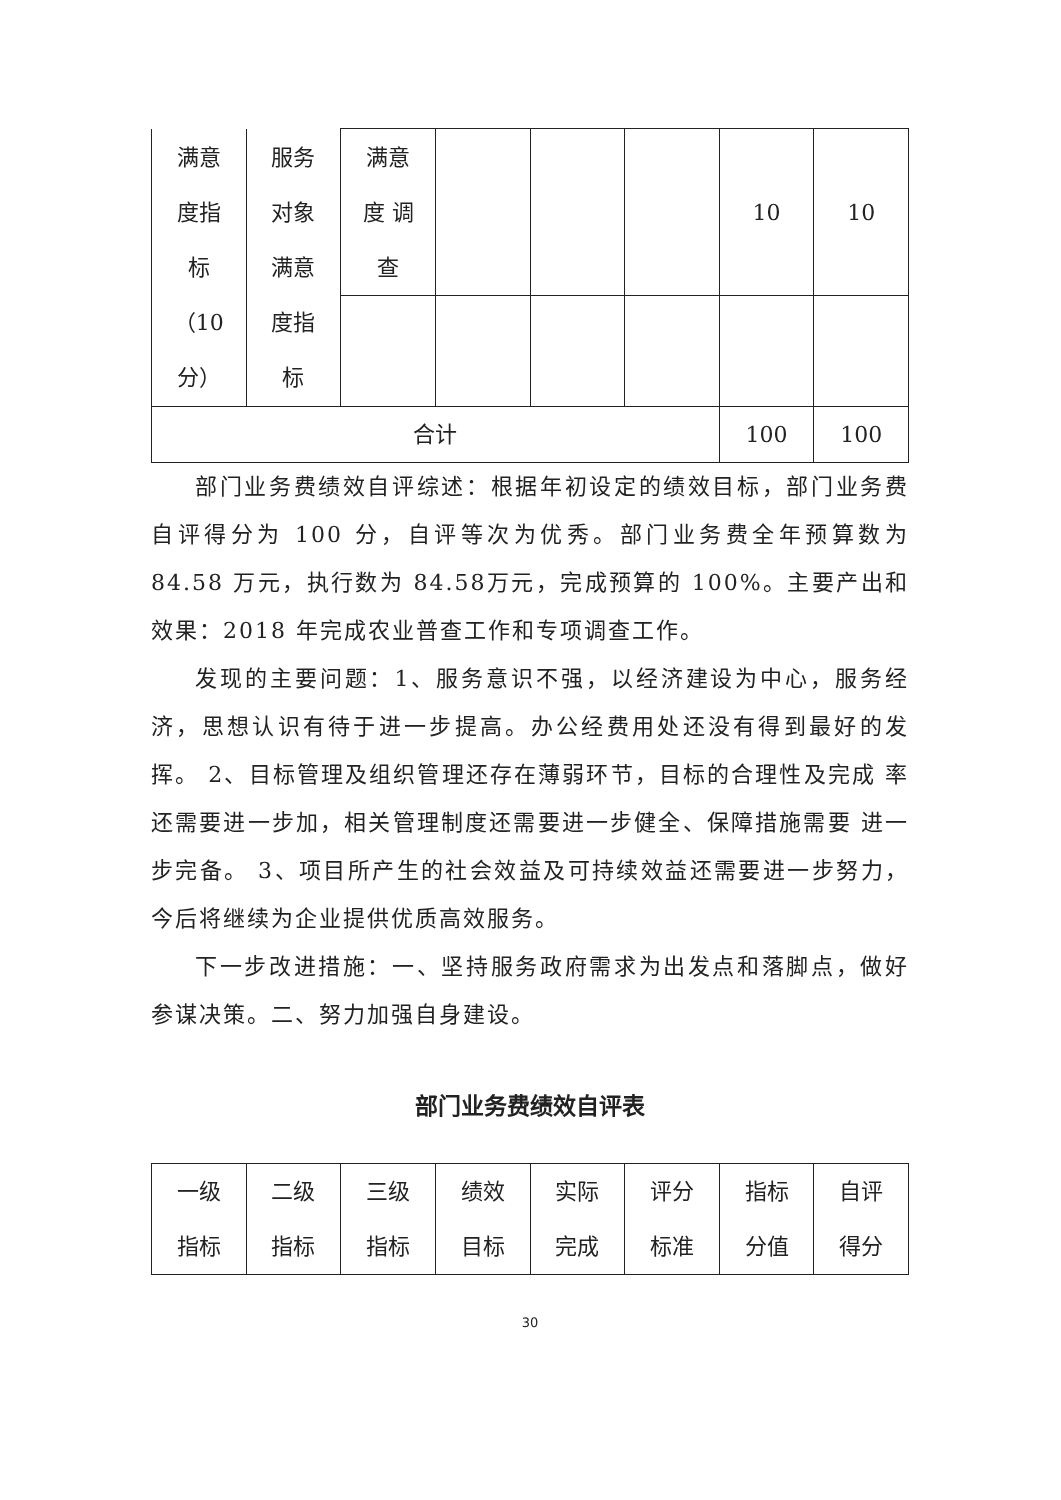| 满意 度指 标 （10 分） | 服务 对象 满意 度指 标 | 满意 度 调 查 | | | | 10 | 10 |
| 合计 | | | | | | 100 | 100 |
部门业务费绩效自评综述：根据年初设定的绩效目标，部门业务费自评得分为 100 分，自评等次为优秀。部门业务费全年预算数为84.58 万元，执行数为 84.58万元，完成预算的 100%。主要产出和效果：2018 年完成农业普查工作和专项调查工作。
发现的主要问题：1、服务意识不强，以经济建设为中心，服务经济，思想认识有待于进一步提高。办公经费用处还没有得到最好的发挥。 2、目标管理及组织管理还存在薄弱环节，目标的合理性及完成 率还需要进一步加，相关管理制度还需要进一步健全、保障措施需要 进一步完备。 3、项目所产生的社会效益及可持续效益还需要进一步努力，今后将继续为企业提供优质高效服务。
下一步改进措施：一、坚持服务政府需求为出发点和落脚点，做好参谋决策。二、努力加强自身建设。
部门业务费绩效自评表
| 一级 指标 | 二级 指标 | 三级 指标 | 绩效 目标 | 实际 完成 | 评分 标准 | 指标 分值 | 自评 得分 |
30